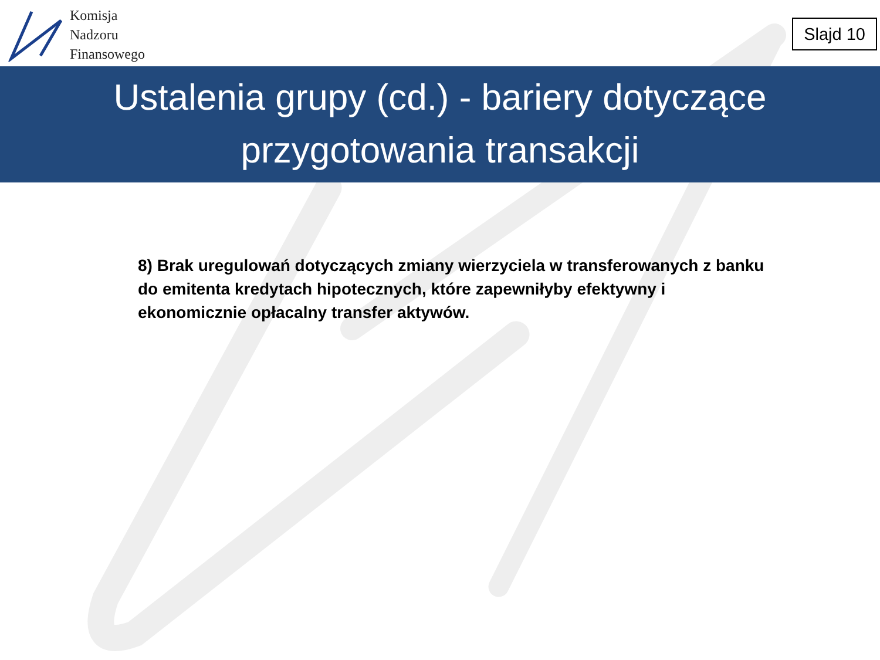Komisja
Nadzoru
Finansowego
Slajd 10
Ustalenia grupy (cd.) - bariery dotyczące
przygotowania transakcji
8) Brak uregulowań dotyczących zmiany wierzyciela w transferowanych z banku do emitenta kredytach hipotecznych, które zapewniłyby efektywny i ekonomicznie opłacalny transfer aktywów.